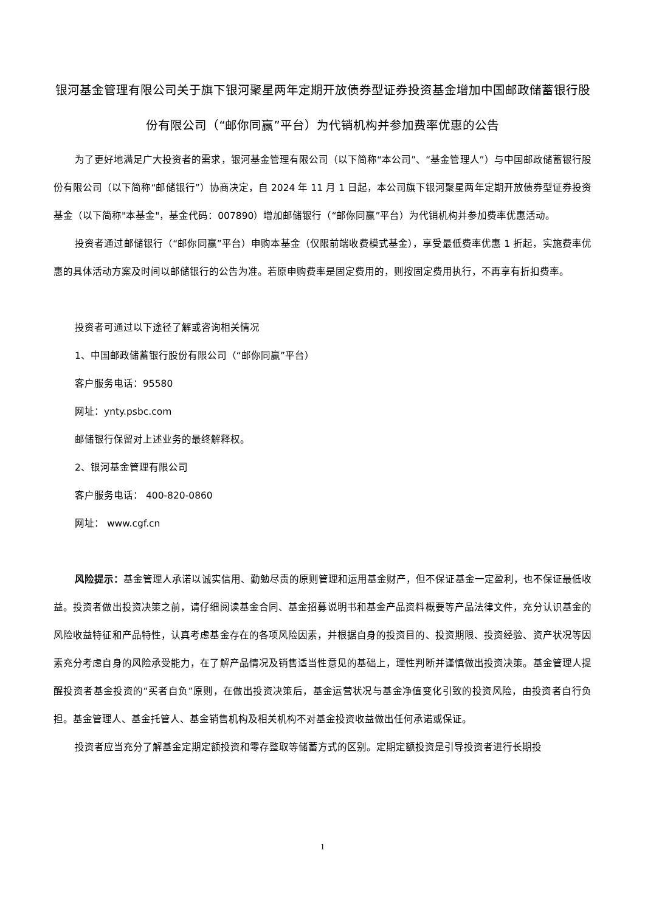银河基金管理有限公司关于旗下银河聚星两年定期开放债券型证券投资基金增加中国邮政储蓄银行股份有限公司（“邮你同赢”平台）为代销机构并参加费率优惠的公告
为了更好地满足广大投资者的需求，银河基金管理有限公司（以下简称“本公司”、“基金管理人”）与中国邮政储蓄银行股份有限公司（以下简称“邮储银行”）协商决定，自 2024 年 11 月 1 日起，本公司旗下银河聚星两年定期开放债券型证券投资基金（以下简称"本基金"，基金代码：007890）增加邮储银行（“邮你同赢”平台）为代销机构并参加费率优惠活动。
投资者通过邮储银行（“邮你同赢”平台）申购本基金（仅限前端收费模式基金），享受最低费率优惠 1 折起，实施费率优惠的具体活动方案及时间以邮储银行的公告为准。若原申购费率是固定费用的，则按固定费用执行，不再享有折扣费率。
投资者可通过以下途径了解或咨询相关情况
1、中国邮政储蓄银行股份有限公司（“邮你同赢”平台）
客户服务电话：95580
网址：ynty.psbc.com
邮储银行保留对上述业务的最终解释权。
2、银河基金管理有限公司
客户服务电话： 400-820-0860
网址： www.cgf.cn
风险提示：基金管理人承诺以诚实信用、勤勉尽责的原则管理和运用基金财产，但不保证基金一定盈利，也不保证最低收益。投资者做出投资决策之前，请仔细阅读基金合同、基金招募说明书和基金产品资料概要等产品法律文件，充分认识基金的风险收益特征和产品特性，认真考虑基金存在的各项风险因素，并根据自身的投资目的、投资期限、投资经验、资产状况等因素充分考虑自身的风险承受能力，在了解产品情况及销售适当性意见的基础上，理性判断并谨慎做出投资决策。基金管理人提醒投资者基金投资的“买者自负”原则，在做出投资决策后，基金运营状况与基金净值变化引致的投资风险，由投资者自行负担。基金管理人、基金托管人、基金销售机构及相关机构不对基金投资收益做出任何承诺或保证。
投资者应当充分了解基金定期定额投资和零存整取等储蓄方式的区别。定期定额投资是引导投资者进行长期投
1